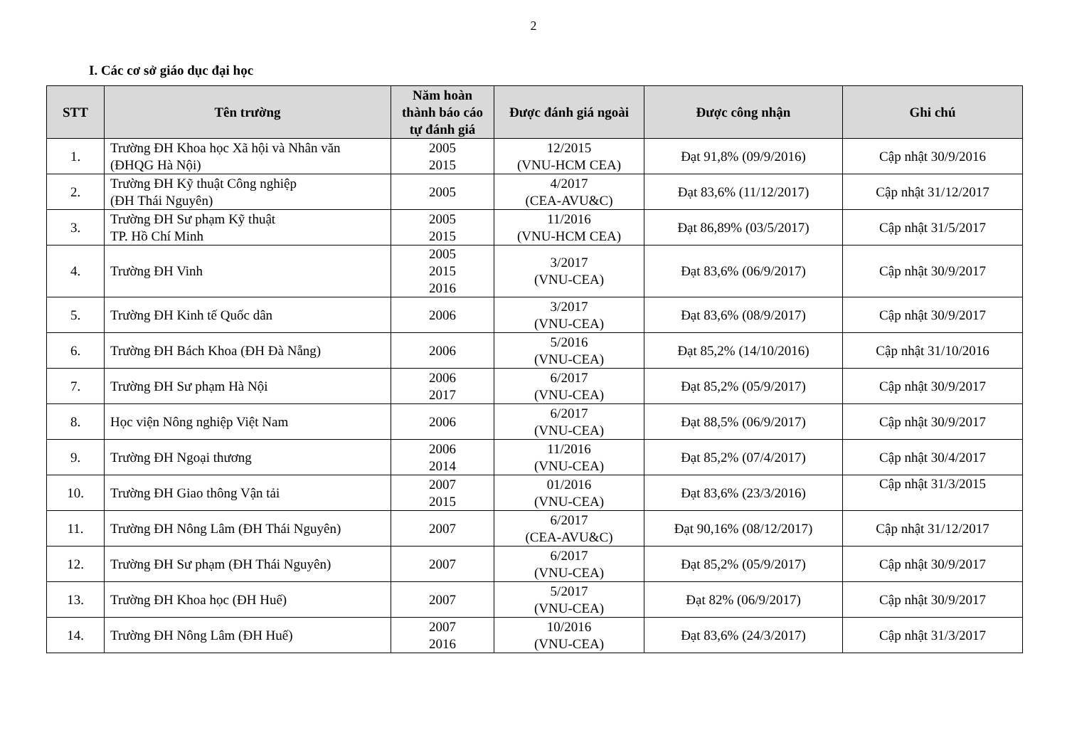2
I. Các cơ sở giáo dục đại học
| STT | Tên trường | Năm hoàn thành báo cáo tự đánh giá | Được đánh giá ngoài | Được công nhận | Ghi chú |
| --- | --- | --- | --- | --- | --- |
| 1. | Trường ĐH Khoa học Xã hội và Nhân văn (ĐHQG Hà Nội) | 2005 2015 | 12/2015 (VNU-HCM CEA) | Đạt 91,8% (09/9/2016) | Cập nhật 30/9/2016 |
| 2. | Trường ĐH Kỹ thuật Công nghiệp (ĐH Thái Nguyên) | 2005 | 4/2017 (CEA-AVU&C) | Đạt 83,6% (11/12/2017) | Cập nhật 31/12/2017 |
| 3. | Trường ĐH Sư phạm Kỹ thuật TP. Hồ Chí Minh | 2005 2015 | 11/2016 (VNU-HCM CEA) | Đạt 86,89% (03/5/2017) | Cập nhật 31/5/2017 |
| 4. | Trường ĐH Vinh | 2005 2015 2016 | 3/2017 (VNU-CEA) | Đạt 83,6% (06/9/2017) | Cập nhật 30/9/2017 |
| 5. | Trường ĐH Kinh tế Quốc dân | 2006 | 3/2017 (VNU-CEA) | Đạt 83,6% (08/9/2017) | Cập nhật 30/9/2017 |
| 6. | Trường ĐH Bách Khoa (ĐH Đà Nẵng) | 2006 | 5/2016 (VNU-CEA) | Đạt 85,2% (14/10/2016) | Cập nhật 31/10/2016 |
| 7. | Trường ĐH Sư phạm Hà Nội | 2006 2017 | 6/2017 (VNU-CEA) | Đạt 85,2% (05/9/2017) | Cập nhật 30/9/2017 |
| 8. | Học viện Nông nghiệp Việt Nam | 2006 | 6/2017 (VNU-CEA) | Đạt 88,5% (06/9/2017) | Cập nhật 30/9/2017 |
| 9. | Trường ĐH Ngoại thương | 2006 2014 | 11/2016 (VNU-CEA) | Đạt 85,2% (07/4/2017) | Cập nhật 30/4/2017 |
| 10. | Trường ĐH Giao thông Vận tải | 2007 2015 | 01/2016 (VNU-CEA) | Đạt 83,6% (23/3/2016) | Cập nhật 31/3/2015 |
| 11. | Trường ĐH Nông Lâm (ĐH Thái Nguyên) | 2007 | 6/2017 (CEA-AVU&C) | Đạt 90,16% (08/12/2017) | Cập nhật 31/12/2017 |
| 12. | Trường ĐH Sư phạm (ĐH Thái Nguyên) | 2007 | 6/2017 (VNU-CEA) | Đạt 85,2% (05/9/2017) | Cập nhật 30/9/2017 |
| 13. | Trường ĐH Khoa học (ĐH Huế) | 2007 | 5/2017 (VNU-CEA) | Đạt 82% (06/9/2017) | Cập nhật 30/9/2017 |
| 14. | Trường ĐH Nông Lâm (ĐH Huế) | 2007 2016 | 10/2016 (VNU-CEA) | Đạt 83,6% (24/3/2017) | Cập nhật 31/3/2017 |